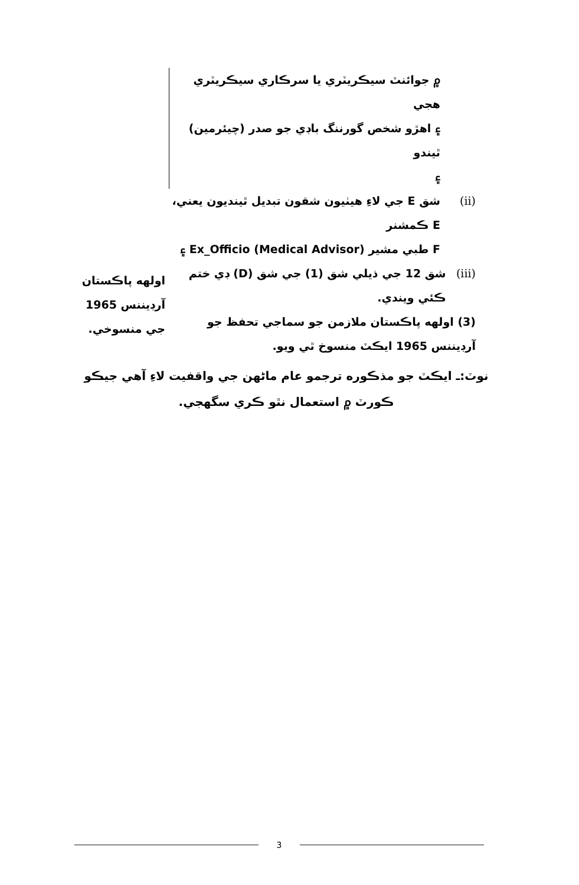۾ جوائنٽ سيڪريٽري يا سرڪاري سيڪريٽري هجي
۽ اهڙو شخص گورننگ باڊي جو صدر (چيئرمين) ٿيندو
۽
(ii) شق E جي لاءِ هيٺيون شقون تبديل ٿينديون يعني،
E ڪمشنر
F طبي مشير (Medical Advisor) Ex_Officio ۽
(iii) شق 12 جي ذيلي شق (1) جي شق (D) ڊي ختم ڪئي ويندي.
(3) اولهه پاڪستان ملازمن جو سماجي تحفظ جو آرڊيننس 1965 ايڪٽ منسوخ ٿي ويو.
اولهه پاڪستان آرڊيننس 1965 جي منسوخي.
نوٽ:ـ ايڪٽ جو مذڪوره ترجمو عام ماڻهن جي واقفيت لاءِ آهي جيڪو ڪورٽ ۾ استعمال نٿو ڪري سگهجي.
3